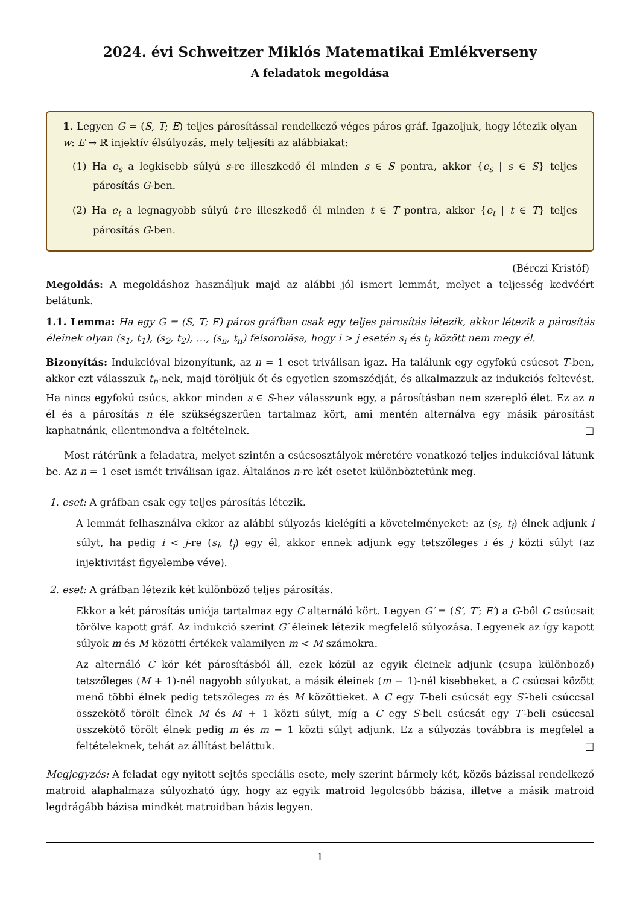2024. évi Schweitzer Miklós Matematikai Emlékverseny
A feladatok megoldása
1. Legyen G = (S, T; E) teljes párosítással rendelkező véges páros gráf. Igazoljuk, hogy létezik olyan w: E → ℝ injektív élsúlyozás, mely teljesíti az alábbiakat:
(1) Ha e<sub>s</sub> a legkisebb súlyú s-re illeszkedő él minden s ∈ S pontra, akkor {e<sub>s</sub> | s ∈ S} teljes párosítás G-ben.
(2) Ha e<sub>t</sub> a legnagyobb súlyú t-re illeszkedő él minden t ∈ T pontra, akkor {e<sub>t</sub> | t ∈ T} teljes párosítás G-ben.
(Bérczi Kristóf)
Megoldás: A megoldáshoz használjuk majd az alábbi jól ismert lemmát, melyet a teljesség kedvéért belátunk.
1.1. Lemma: Ha egy G = (S, T; E) páros gráfban csak egy teljes párosítás létezik, akkor létezik a párosítás éleinek olyan (s<sub>1</sub>, t<sub>1</sub>), (s<sub>2</sub>, t<sub>2</sub>), …, (s<sub>n</sub>, t<sub>n</sub>) felsorolása, hogy i > j esetén s<sub>i</sub> és t<sub>j</sub> között nem megy él.
Bizonyítás: Indukcióval bizonyítunk, az n = 1 eset triválisan igaz. Ha találunk egy egyfokú csúcsot T-ben, akkor ezt válasszuk t<sub>n</sub>-nek, majd töröljük őt és egyetlen szomszédját, és alkalmazzuk az indukciós feltevést. Ha nincs egyfokú csúcs, akkor minden s ∈ S-hez válasszunk egy, a párosításban nem szereplő élet. Ez az n él és a párosítás n éle szükségszerűen tartalmaz kört, ami mentén alternálva egy másik párosítást kaphatnánk, ellentmondva a feltételnek. □
Most rátérünk a feladatra, melyet szintén a csúcsosztályok méretére vonatkozó teljes indukcióval látunk be. Az n = 1 eset ismét triválisan igaz. Általános n-re két esetet különböztetünk meg.
1. eset: A gráfban csak egy teljes párosítás létezik.
A lemmát felhasználva ekkor az alábbi súlyozás kielégíti a követelményeket: az (s<sub>i</sub>, t<sub>i</sub>) élnek adjunk i súlyt, ha pedig i < j-re (s<sub>i</sub>, t<sub>j</sub>) egy él, akkor ennek adjunk egy tetszőleges i és j közti súlyt (az injektivitást figyelembe véve).
2. eset: A gráfban létezik két különböző teljes párosítás.
Ekkor a két párosítás uniója tartalmaz egy C alternáló kört. Legyen G′ = (S′, T′; E′) a G-ből C csúcsait törölve kapott gráf. Az indukció szerint G′ éleinek létezik megfelelő súlyozása. Legyenek az így kapott súlyok m és M közötti értékek valamilyen m < M számokra.
Az alternáló C kör két párosításból áll, ezek közül az egyik éleinek adjunk (csupa különböző) tetszőleges (M + 1)-nél nagyobb súlyokat, a másik éleinek (m − 1)-nél kisebbeket, a C csúcsai között menő többi élnek pedig tetszőleges m és M közöttieket. A C egy T-beli csúcsát egy S′-beli csúccsal összekötő törölt élnek M és M + 1 közti súlyt, míg a C egy S-beli csúcsát egy T′-beli csúccsal összekötő törölt élnek pedig m és m − 1 közti súlyt adjunk. Ez a súlyozás továbbra is megfelel a feltételeknek, tehát az állítást beláttuk. □
Megjegyzés: A feladat egy nyitott sejtés speciális esete, mely szerint bármely két, közös bázissal rendelkező matroid alaphalmaza súlyozható úgy, hogy az egyik matroid legolcsóbb bázisa, illetve a másik matroid legdrágább bázisa mindkét matroidban bázis legyen.
1